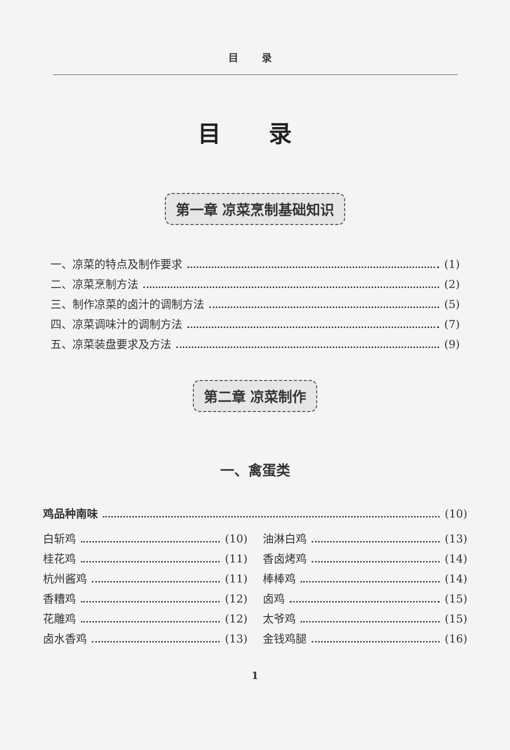目 录
目 录
第一章 凉菜烹制基础知识
一、凉菜的特点及制作要求 (1)
二、凉菜烹制方法 (2)
三、制作凉菜的卤汁的调制方法 (5)
四、凉菜调味汁的调制方法 (7)
五、凉菜装盘要求及方法 (9)
第二章 凉菜制作
一、禽蛋类
鸡品种南味 (10)
白斩鸡 (10)
桂花鸡 (11)
杭州酱鸡 (11)
香糟鸡 (12)
花雕鸡 (12)
卤水香鸡 (13)
油淋白鸡 (13)
香卤烤鸡 (14)
棒棒鸡 (14)
卤鸡 (15)
太爷鸡 (15)
金钱鸡腿 (16)
1